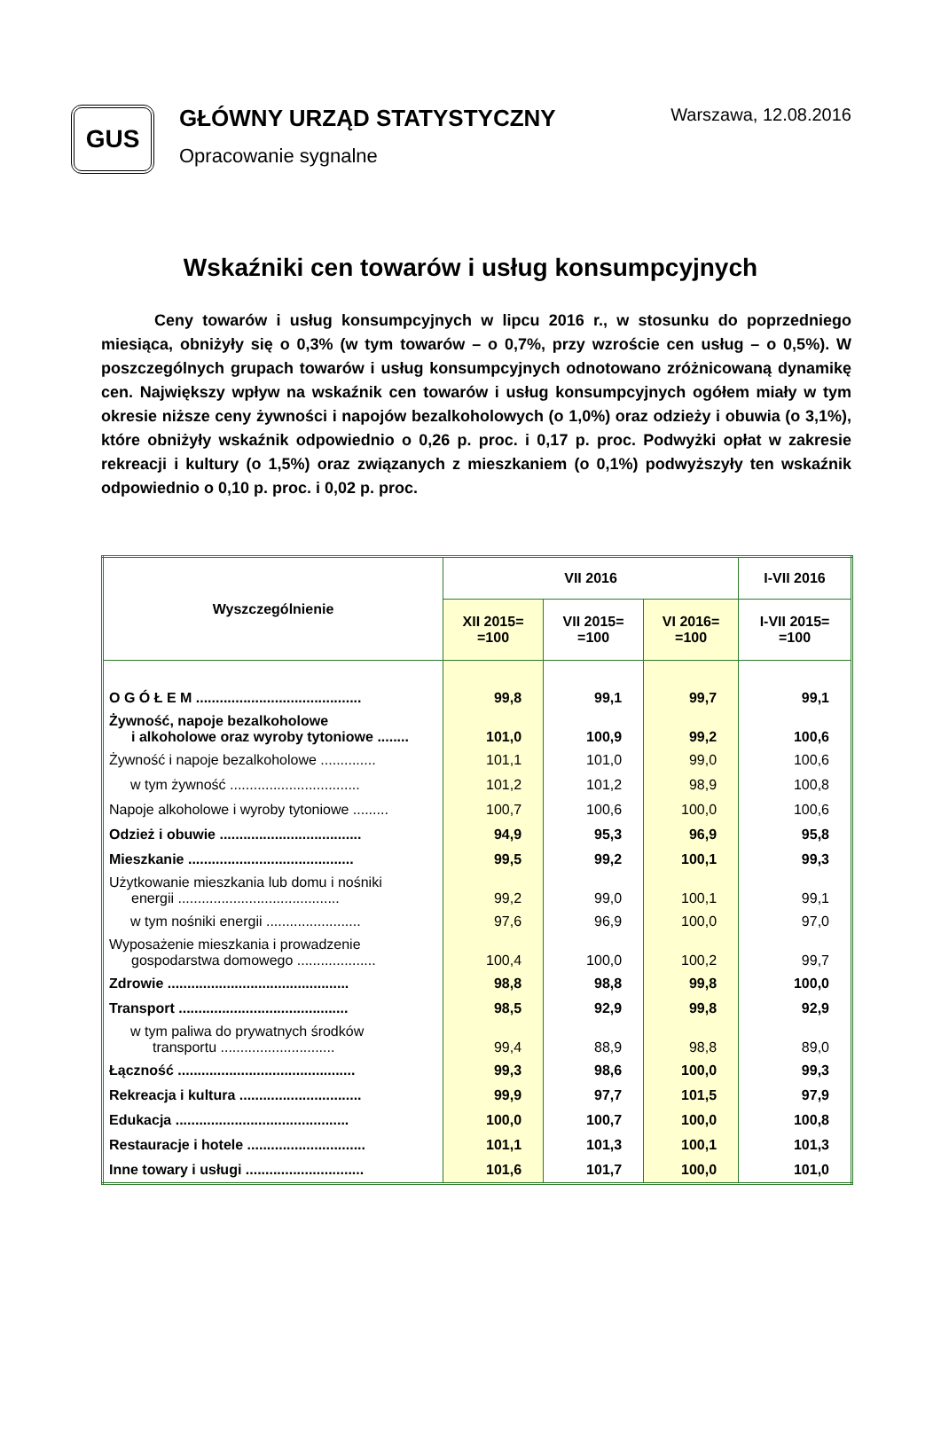GUS
GŁÓWNY URZĄD STATYSTYCZNY
Opracowanie sygnalne
Warszawa, 12.08.2016
Wskaźniki cen towarów i usług konsumpcyjnych
Ceny towarów i usług konsumpcyjnych w lipcu 2016 r., w stosunku do poprzedniego miesiąca, obniżyły się o 0,3% (w tym towarów – o 0,7%, przy wzroście cen usług – o 0,5%). W poszczególnych grupach towarów i usług konsumpcyjnych odnotowano zróżnicowaną dynamikę cen. Największy wpływ na wskaźnik cen towarów i usług konsumpcyjnych ogółem miały w tym okresie niższe ceny żywności i napojów bezalkoholowych (o 1,0%) oraz odzieży i obuwia (o 3,1%), które obniżyły wskaźnik odpowiednio o 0,26 p. proc. i 0,17 p. proc. Podwyżki opłat w zakresie rekreacji i kultury (o 1,5%) oraz związanych z mieszkaniem (o 0,1%) podwyższyły ten wskaźnik odpowiednio o 0,10 p. proc. i 0,02 p. proc.
| Wyszczególnienie | VII 2016 | | | I-VII 2016 |
| --- | --- | --- | --- | --- |
| | XII 2015= =100 | VII 2015= =100 | VI 2016= =100 | I-VII 2015= =100 |
| O G Ó Ł E M .......................................... | 99,8 | 99,1 | 99,7 | 99,1 |
| Żywność, napoje bezalkoholowe i alkoholowe oraz wyroby tytoniowe ........ | 101,0 | 100,9 | 99,2 | 100,6 |
| Żywność i napoje bezalkoholowe .............. | 101,1 | 101,0 | 99,0 | 100,6 |
| w tym żywność ................................. | 101,2 | 101,2 | 98,9 | 100,8 |
| Napoje alkoholowe i wyroby tytoniowe ......... | 100,7 | 100,6 | 100,0 | 100,6 |
| Odzież i obuwie .................................... | 94,9 | 95,3 | 96,9 | 95,8 |
| Mieszkanie .......................................... | 99,5 | 99,2 | 100,1 | 99,3 |
| Użytkowanie mieszkania lub domu i nośniki energii ......................................... | 99,2 | 99,0 | 100,1 | 99,1 |
| w tym nośniki energii ........................ | 97,6 | 96,9 | 100,0 | 97,0 |
| Wyposażenie mieszkania i prowadzenie gospodarstwa domowego .................... | 100,4 | 100,0 | 100,2 | 99,7 |
| Zdrowie .............................................. | 98,8 | 98,8 | 99,8 | 100,0 |
| Transport ........................................... | 98,5 | 92,9 | 99,8 | 92,9 |
| w tym paliwa do prywatnych środków transportu ............................. | 99,4 | 88,9 | 98,8 | 89,0 |
| Łączność ............................................. | 99,3 | 98,6 | 100,0 | 99,3 |
| Rekreacja i kultura ............................... | 99,9 | 97,7 | 101,5 | 97,9 |
| Edukacja ............................................ | 100,0 | 100,7 | 100,0 | 100,8 |
| Restauracje i hotele .............................. | 101,1 | 101,3 | 100,1 | 101,3 |
| Inne towary i usługi .............................. | 101,6 | 101,7 | 100,0 | 101,0 |